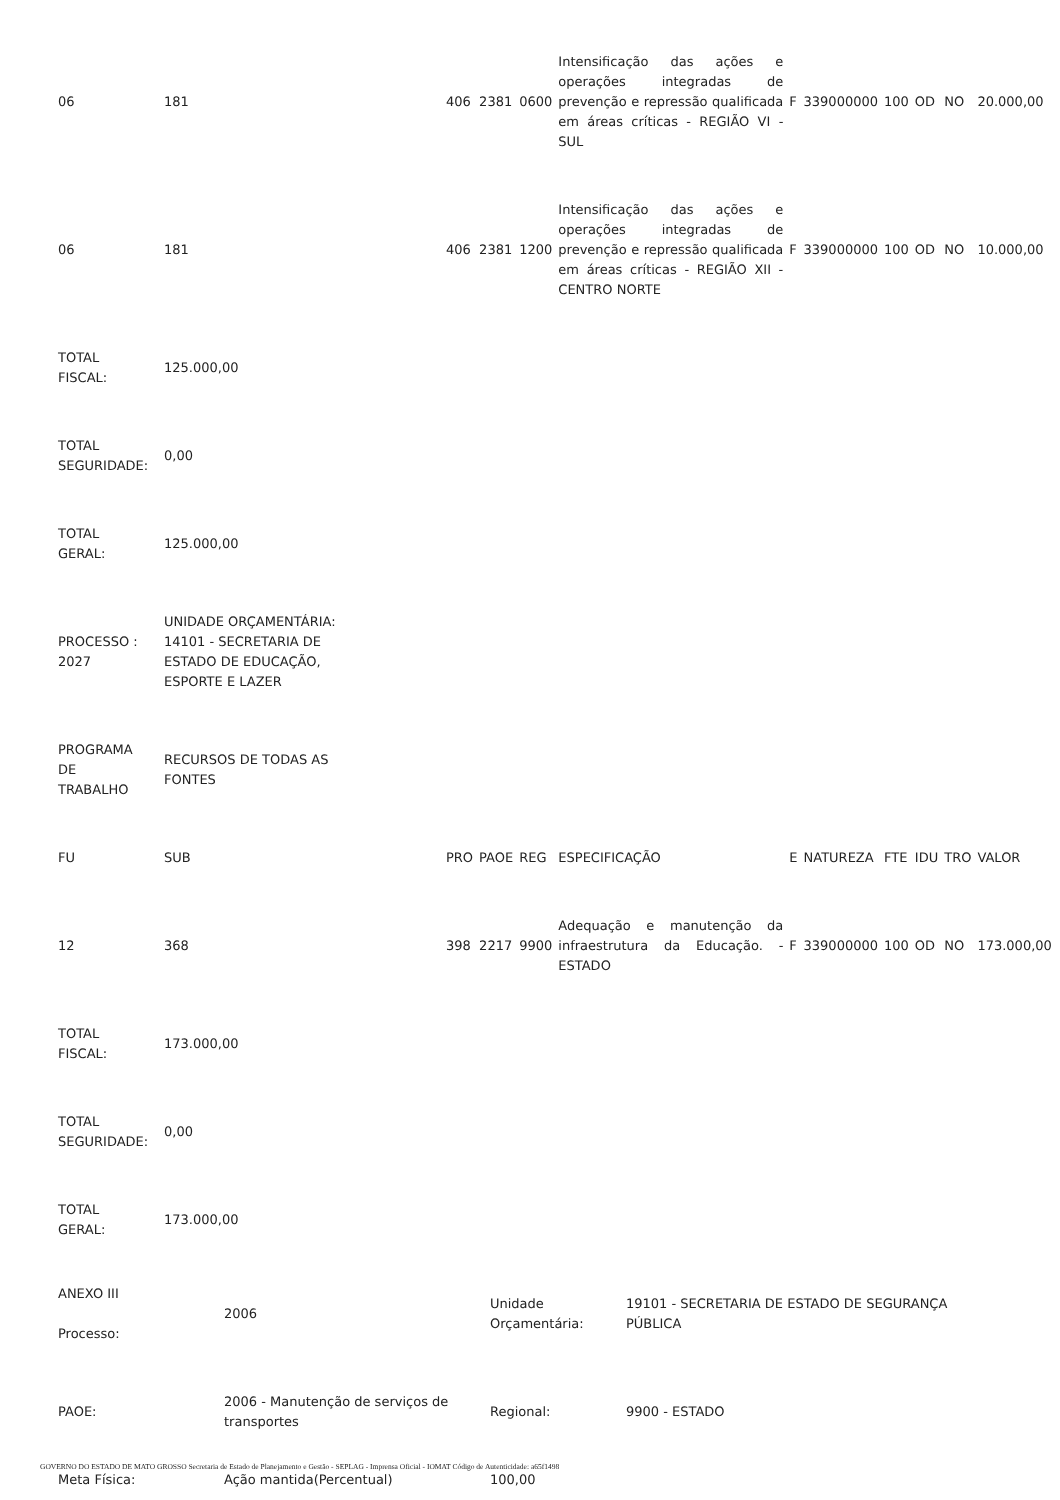| 06 | 181 | | 406 | 2381 | 0600 | Intensificação das ações e operações integradas de prevenção e repressão qualificada em áreas críticas - REGIÃO VI - SUL | F | 339000000 | 100 | OD | NO | 20.000,00 |
| 06 | 181 | | 406 | 2381 | 1200 | Intensificação das ações e operações integradas de prevenção e repressão qualificada em áreas críticas - REGIÃO XII - CENTRO NORTE | F | 339000000 | 100 | OD | NO | 10.000,00 |
| TOTAL FISCAL: | 125.000,00 | | | | | | | | | | | |
| TOTAL SEGURIDADE: | 0,00 | | | | | | | | | | | |
| TOTAL GERAL: | 125.000,00 | | | | | | | | | | | |
| PROCESSO : 2027 | UNIDADE ORÇAMENTÁRIA: 14101 - SECRETARIA DE ESTADO DE EDUCAÇÃO, ESPORTE E LAZER | | | | | | | | | | | |
| PROGRAMA DE TRABALHO | RECURSOS DE TODAS AS FONTES | | | | | | | | | | | |
| FU | SUB | | PRO | PAOE | REG | ESPECIFICAÇÃO | E | NATUREZA | FTE | IDU | TRO | VALOR |
| 12 | 368 | | 398 | 2217 | 9900 | Adequação e manutenção da infraestrutura da Educação. - ESTADO | F | 339000000 | 100 | OD | NO | 173.000,00 |
| TOTAL FISCAL: | 173.000,00 | | | | | | | | | | | |
| TOTAL SEGURIDADE: | 0,00 | | | | | | | | | | | |
| TOTAL GERAL: | 173.000,00 | | | | | | | | | | | |
| ANEXO III Processo: | 2006 | Unidade Orçamentária: | 19101 - SECRETARIA DE ESTADO DE SEGURANÇA PÚBLICA |
| PAOE: | 2006 - Manutenção de serviços de transportes | Regional: | 9900 - ESTADO |
| Meta Física: | Ação mantida(Percentual) | 100,00 | |
GOVERNO DO ESTADO DE MATO GROSSO Secretaria de Estado de Planejamento e Gestão - SEPLAG - Imprensa Oficial - IOMAT Código de Autenticidade: a65f1498